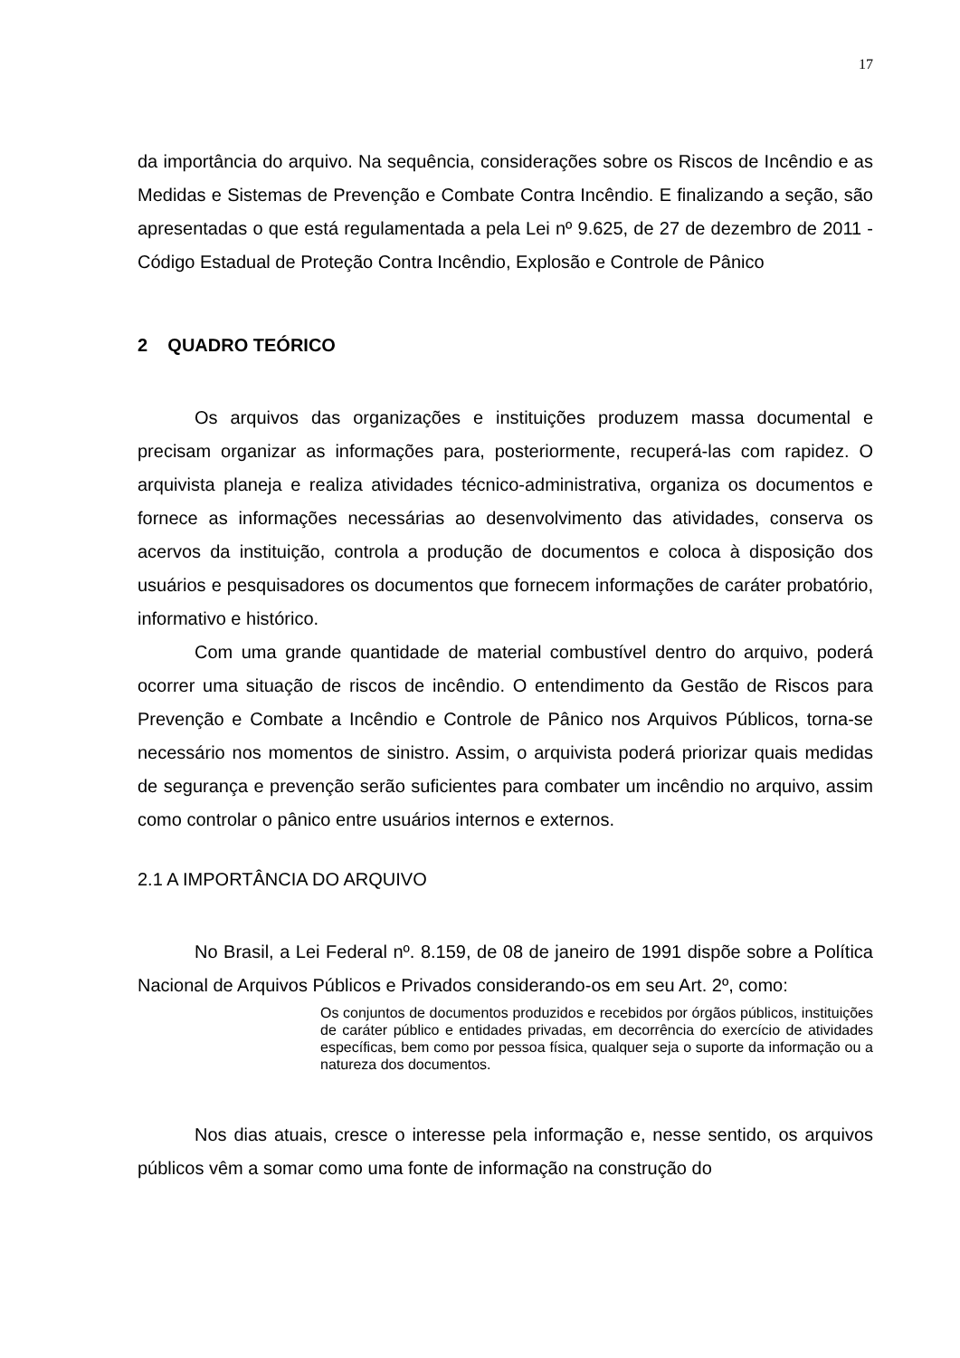17
da importância do arquivo. Na sequência, considerações sobre os Riscos de Incêndio e as Medidas e Sistemas de Prevenção e Combate Contra Incêndio. E finalizando a seção, são apresentadas o que está regulamentada a pela Lei nº 9.625, de 27 de dezembro de 2011 - Código Estadual de Proteção Contra Incêndio, Explosão e Controle de Pânico
2 QUADRO TEÓRICO
Os arquivos das organizações e instituições produzem massa documental e precisam organizar as informações para, posteriormente, recuperá-las com rapidez. O arquivista planeja e realiza atividades técnico-administrativa, organiza os documentos e fornece as informações necessárias ao desenvolvimento das atividades, conserva os acervos da instituição, controla a produção de documentos e coloca à disposição dos usuários e pesquisadores os documentos que fornecem informações de caráter probatório, informativo e histórico.
Com uma grande quantidade de material combustível dentro do arquivo, poderá ocorrer uma situação de riscos de incêndio. O entendimento da Gestão de Riscos para Prevenção e Combate a Incêndio e Controle de Pânico nos Arquivos Públicos, torna-se necessário nos momentos de sinistro. Assim, o arquivista poderá priorizar quais medidas de segurança e prevenção serão suficientes para combater um incêndio no arquivo, assim como controlar o pânico entre usuários internos e externos.
2.1 A IMPORTÂNCIA DO ARQUIVO
No Brasil, a Lei Federal nº. 8.159, de 08 de janeiro de 1991 dispõe sobre a Política Nacional de Arquivos Públicos e Privados considerando-os em seu Art. 2º, como:
Os conjuntos de documentos produzidos e recebidos por órgãos públicos, instituições de caráter público e entidades privadas, em decorrência do exercício de atividades específicas, bem como por pessoa física, qualquer seja o suporte da informação ou a natureza dos documentos.
Nos dias atuais, cresce o interesse pela informação e, nesse sentido, os arquivos públicos vêm a somar como uma fonte de informação na construção do